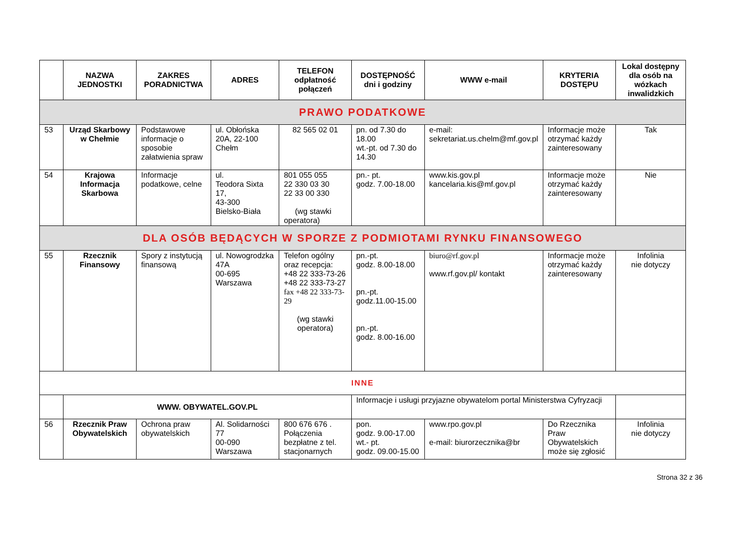| | NAZWA JEDNOSTKI | ZAKRES PORADNICTWA | ADRES | TELEFON odpłatność połączeń | DOSTĘPNOŚĆ dni i godziny | WWW e-mail | KRYTERIA DOSTĘPU | Lokal dostępny dla osób na wózkach inwalidzkich |
| --- | --- | --- | --- | --- | --- | --- | --- | --- |
| PRAWO PODATKOWE | | | | | | | | |
| 53 | Urząd Skarbowy w Chełmie | Podstawowe informacje o sposobie załatwienia spraw | ul. Obłońska 20A, 22-100 Chełm | 82 565 02 01 | pn. od 7.30 do 18.00 wt.-pt. od 7.30 do 14.30 | e-mail: sekretariat.us.chelm@mf.gov.pl | Informacje może otrzymać każdy zainteresowany | Tak |
| 54 | Krajowa Informacja Skarbowa | Informacje podatkowe, celne | ul. Teodora Sixta 17, 43-300 Bielsko-Biała | 801 055 055 22 330 03 30 22 33 00 330 (wg stawki operatora) | pn.- pt. godz. 7.00-18.00 | www.kis.gov.pl kancelaria.kis@mf.gov.pl | Informacje może otrzymać każdy zainteresowany | Nie |
| DLA OSÓB BĘDĄCYCH W SPORZE Z PODMIOTAMI RYNKU FINANSOWEGO | | | | | | | | |
| 55 | Rzecznik Finansowy | Spory z instytucją finansową | ul. Nowogrodzka 47A 00-695 Warszawa | Telefon ogólny oraz recepcja: +48 22 333-73-26 +48 22 333-73-27 fax +48 22 333-73-29 (wg stawki operatora) | pn.-pt. godz. 8.00-18.00 pn.-pt. godz.11.00-15.00 pn.-pt. godz. 8.00-16.00 | biuro@rf.gov.pl www.rf.gov.pl/ kontakt | Informacje może otrzymać każdy zainteresowany | Infolinia nie dotyczy |
| INNE | | | | | | | | |
| | WWW. OBYWATEL.GOV.PL | | | | Informacje i usługi przyjazne obywatelom portal Ministerstwa Cyfryzacji | | | |
| 56 | Rzecznik Praw Obywatelskich | Ochrona praw obywatelskich | Al. Solidarności 77 00-090 Warszawa | 800 676 676 . Połączenia bezpłatne z tel. stacjonarnych | pon. godz. 9.00-17.00 wt.- pt. godz. 09.00-15.00 | www.rpo.gov.pl e-mail: biurorzecznika@br | Do Rzecznika Praw Obywatelskich może się zgłosić | Infolinia nie dotyczy |
Strona 32 z 36